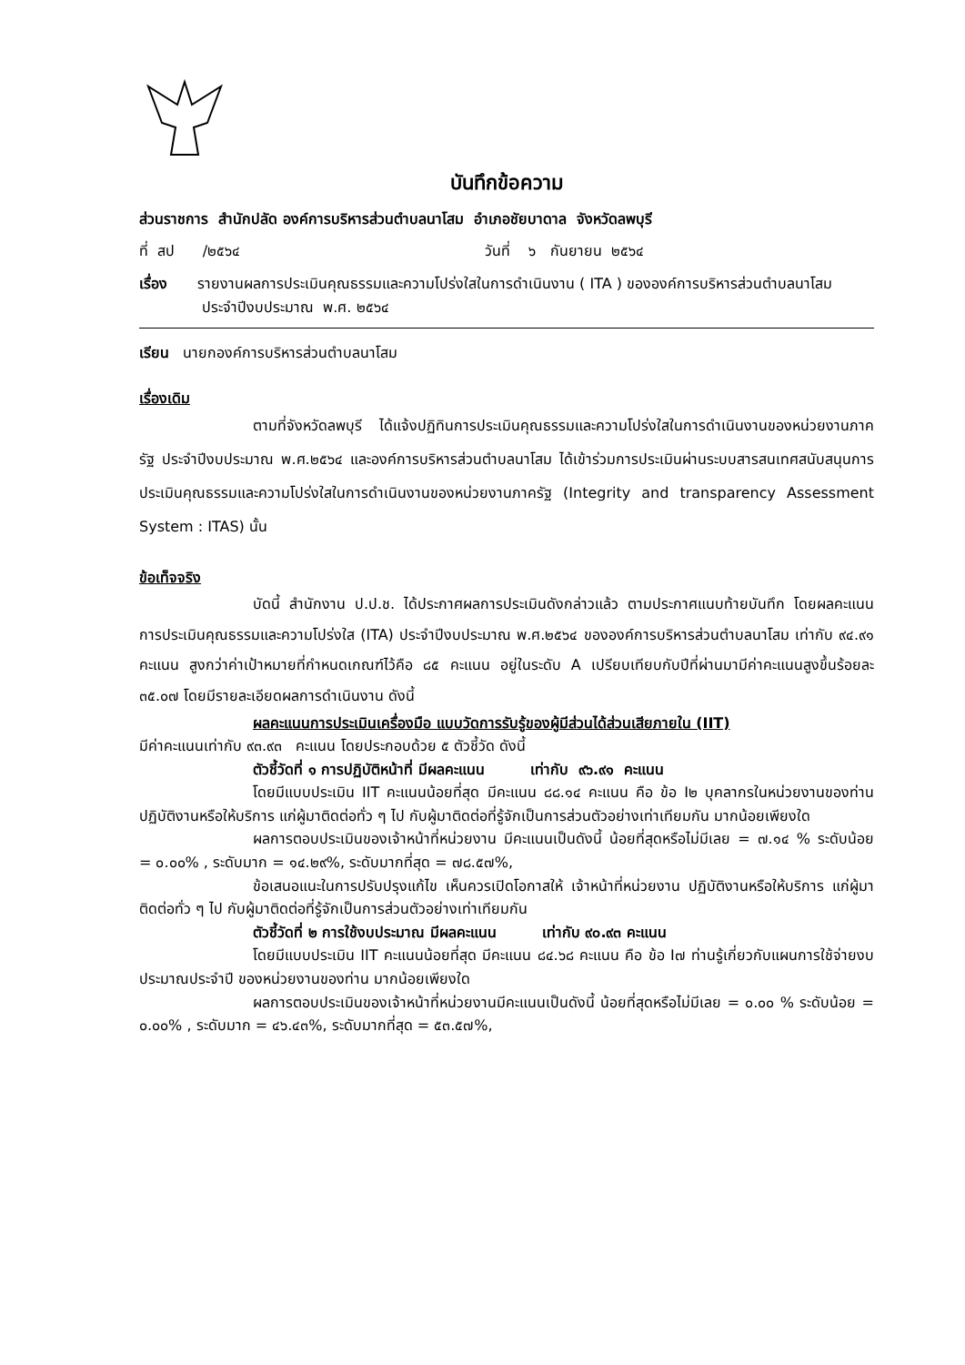บันทึกข้อความ
ส่วนราชการ สำนักปลัด องค์การบริหารส่วนตำบลนาโสม อำเภอชัยบาดาล จังหวัดลพบุรี
ที่ สป /๒๕๖๔ วันที่ ๖ กันยายน ๒๕๖๔
เรื่อง รายงานผลการประเมินคุณธรรมและความโปร่งใสในการดำเนินงาน ( ITA ) ขององค์การบริหารส่วนตำบลนาโสม ประจำปีงบประมาณ พ.ศ. ๒๕๖๔
เรียน นายกองค์การบริหารส่วนตำบลนาโสม
เรื่องเดิม
ตามที่จังหวัดลพบุรี ได้แจ้งปฏิทินการประเมินคุณธรรมและความโปร่งใสในการดำเนินงานของหน่วยงานภาครัฐ ประจำปีงบประมาณ พ.ศ.๒๕๖๔ และองค์การบริหารส่วนตำบลนาโสม ได้เข้าร่วมการประเมินผ่านระบบสารสนเทศสนับสนุนการประเมินคุณธรรมและความโปร่งใสในการดำเนินงานของหน่วยงานภาครัฐ (Integrity and transparency Assessment System : ITAS) นั้น
ข้อเท็จจริง
บัดนี้ สำนักงาน ป.ป.ช. ได้ประกาศผลการประเมินดังกล่าวแล้ว ตามประกาศแนบท้ายบันทึก โดยผลคะแนนการประเมินคุณธรรมและความโปร่งใส (ITA) ประจำปีงบประมาณ พ.ศ.๒๕๖๔ ขององค์การบริหารส่วนตำบลนาโสม เท่ากับ ๙๔.๙๑ คะแนน สูงกว่าค่าเป้าหมายที่กำหนดเกณฑ์ไว้คือ ๘๕ คะแนน อยู่ในระดับ A เปรียบเทียบกับปีที่ผ่านมามีค่าคะแนนสูงขึ้นร้อยละ ๓๕.๐๗ โดยมีรายละเอียดผลการดำเนินงาน ดังนี้
ผลคะแนนการประเมินเครื่องมือ แบบวัดการรับรู้ของผู้มีส่วนได้ส่วนเสียภายใน (IIT)
มีค่าคะแนนเท่ากับ ๙๓.๙๓ คะแนน โดยประกอบด้วย ๕ ตัวชี้วัด ดังนี้
ตัวชี้วัดที่ ๑ การปฏิบัติหน้าที่ มีผลคะแนน เท่ากับ ๙๖.๙๑ คะแนน
โดยมีแบบประเมิน IIT คะแนนน้อยที่สุด มีคะแนน ๘๘.๑๔ คะแนน คือ ข้อ I๒ บุคลากรในหน่วยงานของท่าน ปฏิบัติงานหรือให้บริการ แก่ผู้มาติดต่อทั่ว ๆ ไป กับผู้มาติดต่อที่รู้จักเป็นการส่วนตัวอย่างเท่าเทียมกัน มากน้อยเพียงใด
ผลการตอบประเมินของเจ้าหน้าที่หน่วยงาน มีคะแนนเป็นดังนี้ น้อยที่สุดหรือไม่มีเลย = ๗.๑๔ % ระดับน้อย = ๐.๐๐% , ระดับมาก = ๑๔.๒๙%, ระดับมากที่สุด = ๗๘.๕๗%,
ข้อเสนอแนะในการปรับปรุงแก้ไข เห็นควรเปิดโอกาสให้ เจ้าหน้าที่หน่วยงาน ปฏิบัติงานหรือให้บริการ แก่ผู้มาติดต่อทั่ว ๆ ไป กับผู้มาติดต่อที่รู้จักเป็นการส่วนตัวอย่างเท่าเทียมกัน
ตัวชี้วัดที่ ๒ การใช้งบประมาณ มีผลคะแนน เท่ากับ ๙๐.๙๓ คะแนน
โดยมีแบบประเมิน IIT คะแนนน้อยที่สุด มีคะแนน ๘๔.๖๘ คะแนน คือ ข้อ I๗ ท่านรู้เกี่ยวกับแผนการใช้จ่ายงบประมาณประจำปี ของหน่วยงานของท่าน มากน้อยเพียงใด
ผลการตอบประเมินของเจ้าหน้าที่หน่วยงานมีคะแนนเป็นดังนี้ น้อยที่สุดหรือไม่มีเลย = ๐.๐๐ % ระดับน้อย = ๐.๐๐% , ระดับมาก = ๔๖.๔๓%, ระดับมากที่สุด = ๕๓.๕๗%,